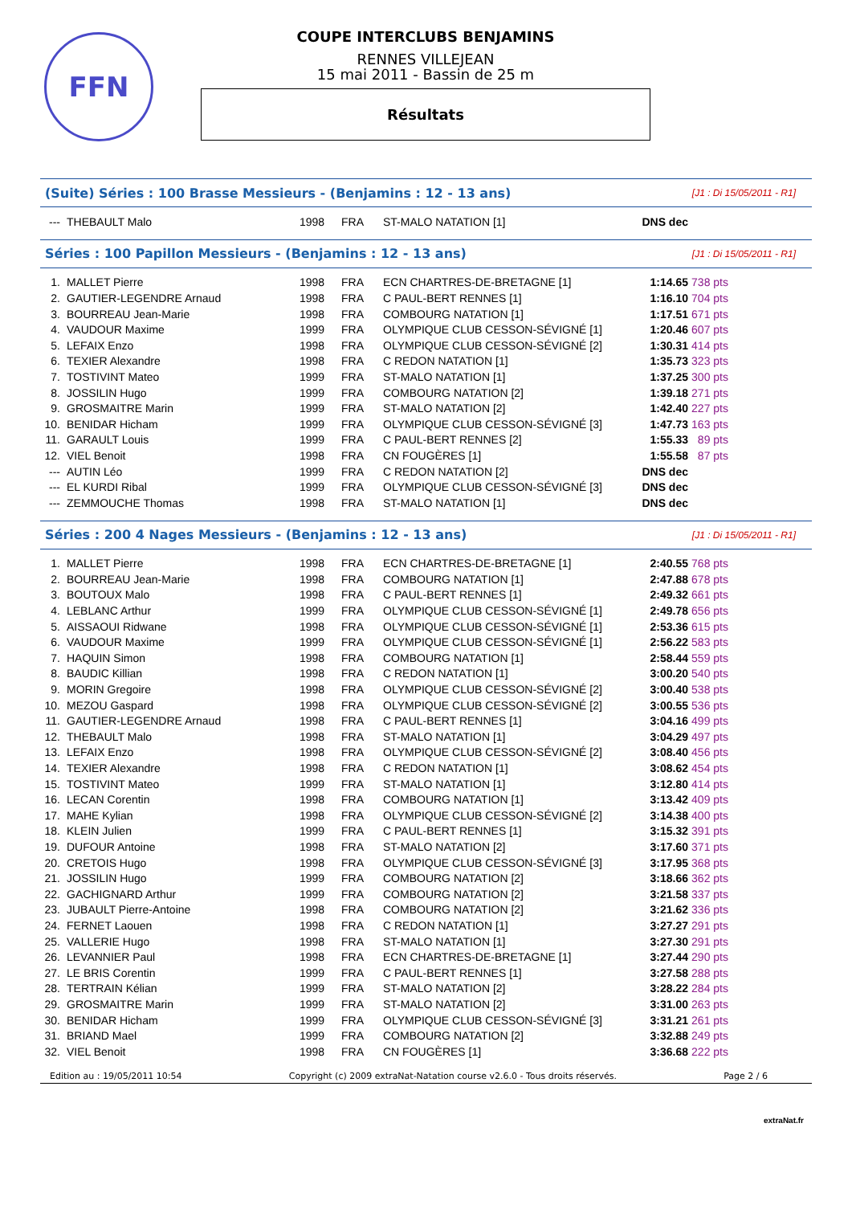FFN
COUPE INTERCLUBS BENJAMINS
RENNES VILLEJEAN
15 mai 2011 - Bassin de 25 m
Résultats
(Suite) Séries : 100 Brasse Messieurs - (Benjamins : 12 - 13 ans) [J1 : Di 15/05/2011 - R1]
| --- | THEBAULT Malo | 1998 | FRA | ST-MALO NATATION [1] | DNS dec | | |
Séries : 100 Papillon Messieurs - (Benjamins : 12 - 13 ans) [J1 : Di 15/05/2011 - R1]
| 1. | MALLET Pierre | 1998 | FRA | ECN CHARTRES-DE-BRETAGNE [1] | 1:14.65 | 738 pts | |
| 2. | GAUTIER-LEGENDRE Arnaud | 1998 | FRA | C PAUL-BERT RENNES [1] | 1:16.10 | 704 pts | |
| 3. | BOURREAU Jean-Marie | 1998 | FRA | COMBOURG NATATION [1] | 1:17.51 | 671 pts | |
| 4. | VAUDOUR Maxime | 1999 | FRA | OLYMPIQUE CLUB CESSON-SÉVIGNÉ [1] | 1:20.46 | 607 pts | |
| 5. | LEFAIX Enzo | 1998 | FRA | OLYMPIQUE CLUB CESSON-SÉVIGNÉ [2] | 1:30.31 | 414 pts | |
| 6. | TEXIER Alexandre | 1998 | FRA | C REDON NATATION [1] | 1:35.73 | 323 pts | |
| 7. | TOSTIVINT Mateo | 1999 | FRA | ST-MALO NATATION [1] | 1:37.25 | 300 pts | |
| 8. | JOSSILIN Hugo | 1999 | FRA | COMBOURG NATATION [2] | 1:39.18 | 271 pts | |
| 9. | GROSMAITRE Marin | 1999 | FRA | ST-MALO NATATION [2] | 1:42.40 | 227 pts | |
| 10. | BENIDAR Hicham | 1999 | FRA | OLYMPIQUE CLUB CESSON-SÉVIGNÉ [3] | 1:47.73 | 163 pts | |
| 11. | GARAULT Louis | 1999 | FRA | C PAUL-BERT RENNES [2] | 1:55.33 | 89 pts | |
| 12. | VIEL Benoit | 1998 | FRA | CN FOUGÈRES [1] | 1:55.58 | 87 pts | |
| --- | AUTIN Léo | 1999 | FRA | C REDON NATATION [2] | DNS dec | | |
| --- | EL KURDI Ribal | 1999 | FRA | OLYMPIQUE CLUB CESSON-SÉVIGNÉ [3] | DNS dec | | |
| --- | ZEMMOUCHE Thomas | 1998 | FRA | ST-MALO NATATION [1] | DNS dec | | |
Séries : 200 4 Nages Messieurs - (Benjamins : 12 - 13 ans) [J1 : Di 15/05/2011 - R1]
| 1. | MALLET Pierre | 1998 | FRA | ECN CHARTRES-DE-BRETAGNE [1] | 2:40.55 | 768 pts | |
| 2. | BOURREAU Jean-Marie | 1998 | FRA | COMBOURG NATATION [1] | 2:47.88 | 678 pts | |
| 3. | BOUTOUX Malo | 1998 | FRA | C PAUL-BERT RENNES [1] | 2:49.32 | 661 pts | |
| 4. | LEBLANC Arthur | 1999 | FRA | OLYMPIQUE CLUB CESSON-SÉVIGNÉ [1] | 2:49.78 | 656 pts | |
| 5. | AISSAOUI Ridwane | 1998 | FRA | OLYMPIQUE CLUB CESSON-SÉVIGNÉ [1] | 2:53.36 | 615 pts | |
| 6. | VAUDOUR Maxime | 1999 | FRA | OLYMPIQUE CLUB CESSON-SÉVIGNÉ [1] | 2:56.22 | 583 pts | |
| 7. | HAQUIN Simon | 1998 | FRA | COMBOURG NATATION [1] | 2:58.44 | 559 pts | |
| 8. | BAUDIC Killian | 1998 | FRA | C REDON NATATION [1] | 3:00.20 | 540 pts | |
| 9. | MORIN Gregoire | 1998 | FRA | OLYMPIQUE CLUB CESSON-SÉVIGNÉ [2] | 3:00.40 | 538 pts | |
| 10. | MEZOU Gaspard | 1998 | FRA | OLYMPIQUE CLUB CESSON-SÉVIGNÉ [2] | 3:00.55 | 536 pts | |
| 11. | GAUTIER-LEGENDRE Arnaud | 1998 | FRA | C PAUL-BERT RENNES [1] | 3:04.16 | 499 pts | |
| 12. | THEBAULT Malo | 1998 | FRA | ST-MALO NATATION [1] | 3:04.29 | 497 pts | |
| 13. | LEFAIX Enzo | 1998 | FRA | OLYMPIQUE CLUB CESSON-SÉVIGNÉ [2] | 3:08.40 | 456 pts | |
| 14. | TEXIER Alexandre | 1998 | FRA | C REDON NATATION [1] | 3:08.62 | 454 pts | |
| 15. | TOSTIVINT Mateo | 1999 | FRA | ST-MALO NATATION [1] | 3:12.80 | 414 pts | |
| 16. | LECAN Corentin | 1998 | FRA | COMBOURG NATATION [1] | 3:13.42 | 409 pts | |
| 17. | MAHE Kylian | 1998 | FRA | OLYMPIQUE CLUB CESSON-SÉVIGNÉ [2] | 3:14.38 | 400 pts | |
| 18. | KLEIN Julien | 1999 | FRA | C PAUL-BERT RENNES [1] | 3:15.32 | 391 pts | |
| 19. | DUFOUR Antoine | 1998 | FRA | ST-MALO NATATION [2] | 3:17.60 | 371 pts | |
| 20. | CRETOIS Hugo | 1998 | FRA | OLYMPIQUE CLUB CESSON-SÉVIGNÉ [3] | 3:17.95 | 368 pts | |
| 21. | JOSSILIN Hugo | 1999 | FRA | COMBOURG NATATION [2] | 3:18.66 | 362 pts | |
| 22. | GACHIGNARD Arthur | 1999 | FRA | COMBOURG NATATION [2] | 3:21.58 | 337 pts | |
| 23. | JUBAULT Pierre-Antoine | 1998 | FRA | COMBOURG NATATION [2] | 3:21.62 | 336 pts | |
| 24. | FERNET Laouen | 1998 | FRA | C REDON NATATION [1] | 3:27.27 | 291 pts | |
| 25. | VALLERIE Hugo | 1998 | FRA | ST-MALO NATATION [1] | 3:27.30 | 291 pts | |
| 26. | LEVANNIER Paul | 1998 | FRA | ECN CHARTRES-DE-BRETAGNE [1] | 3:27.44 | 290 pts | |
| 27. | LE BRIS Corentin | 1999 | FRA | C PAUL-BERT RENNES [1] | 3:27.58 | 288 pts | |
| 28. | TERTRAIN Kélian | 1999 | FRA | ST-MALO NATATION [2] | 3:28.22 | 284 pts | |
| 29. | GROSMAITRE Marin | 1999 | FRA | ST-MALO NATATION [2] | 3:31.00 | 263 pts | |
| 30. | BENIDAR Hicham | 1999 | FRA | OLYMPIQUE CLUB CESSON-SÉVIGNÉ [3] | 3:31.21 | 261 pts | |
| 31. | BRIAND Mael | 1999 | FRA | COMBOURG NATATION [2] | 3:32.88 | 249 pts | |
| 32. | VIEL Benoit | 1998 | FRA | CN FOUGÈRES [1] | 3:36.68 | 222 pts | |
Edition au : 19/05/2011 10:54 Copyright (c) 2009 extraNat-Natation course v2.6.0 - Tous droits réservés. Page 2 / 6
extraNat.fr